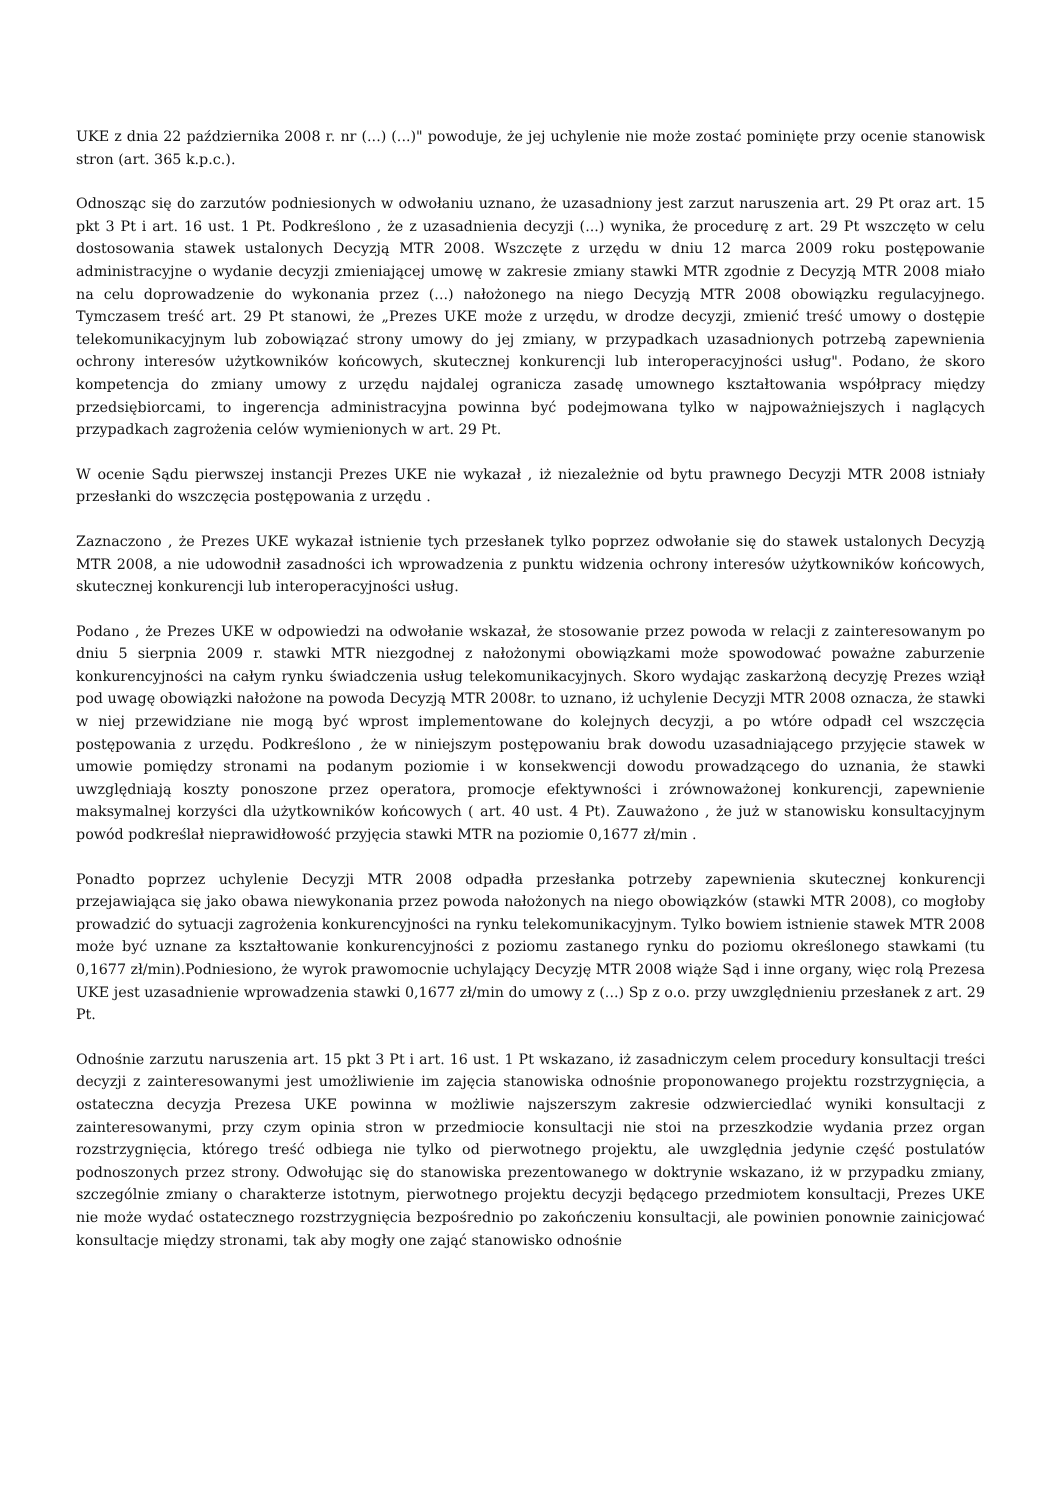UKE z dnia 22 października 2008 r. nr (...) (...)" powoduje, że jej uchylenie nie może zostać pominięte przy ocenie stanowisk stron (art. 365 k.p.c.).
Odnosząc się do zarzutów podniesionych w odwołaniu uznano, że uzasadniony jest zarzut naruszenia art. 29 Pt oraz art. 15 pkt 3 Pt i art. 16 ust. 1 Pt. Podkreślono , że z uzasadnienia decyzji (...) wynika, że procedurę z art. 29 Pt wszczęto w celu dostosowania stawek ustalonych Decyzją MTR 2008. Wszczęte z urzędu w dniu 12 marca 2009 roku postępowanie administracyjne o wydanie decyzji zmieniającej umowę w zakresie zmiany stawki MTR zgodnie z Decyzją MTR 2008 miało na celu doprowadzenie do wykonania przez (...) nałożonego na niego Decyzją MTR 2008 obowiązku regulacyjnego. Tymczasem treść art. 29 Pt stanowi, że „Prezes UKE może z urzędu, w drodze decyzji, zmienić treść umowy o dostępie telekomunikacyjnym lub zobowiązać strony umowy do jej zmiany, w przypadkach uzasadnionych potrzebą zapewnienia ochrony interesów użytkowników końcowych, skutecznej konkurencji lub interoperacyjności usług". Podano, że skoro kompetencja do zmiany umowy z urzędu najdalej ogranicza zasadę umownego kształtowania współpracy między przedsiębiorcami, to ingerencja administracyjna powinna być podejmowana tylko w najpoważniejszych i naglących przypadkach zagrożenia celów wymienionych w art. 29 Pt.
W ocenie Sądu pierwszej instancji Prezes UKE nie wykazał , iż niezależnie od bytu prawnego Decyzji MTR 2008 istniały przesłanki do wszczęcia postępowania z urzędu .
Zaznaczono , że Prezes UKE wykazał istnienie tych przesłanek tylko poprzez odwołanie się do stawek ustalonych Decyzją MTR 2008, a nie udowodnił zasadności ich wprowadzenia z punktu widzenia ochrony interesów użytkowników końcowych, skutecznej konkurencji lub interoperacyjności usług.
Podano , że Prezes UKE w odpowiedzi na odwołanie wskazał, że stosowanie przez powoda w relacji z zainteresowanym po dniu 5 sierpnia 2009 r. stawki MTR niezgodnej z nałożonymi obowiązkami może spowodować poważne zaburzenie konkurencyjności na całym rynku świadczenia usług telekomunikacyjnych. Skoro wydając zaskarżoną decyzję Prezes wziął pod uwagę obowiązki nałożone na powoda Decyzją MTR 2008r. to uznano, iż uchylenie Decyzji MTR 2008 oznacza, że stawki w niej przewidziane nie mogą być wprost implementowane do kolejnych decyzji, a po wtóre odpadł cel wszczęcia postępowania z urzędu. Podkreślono , że w niniejszym postępowaniu brak dowodu uzasadniającego przyjęcie stawek w umowie pomiędzy stronami na podanym poziomie i w konsekwencji dowodu prowadzącego do uznania, że stawki uwzględniają koszty ponoszone przez operatora, promocje efektywności i zrównoważonej konkurencji, zapewnienie maksymalnej korzyści dla użytkowników końcowych ( art. 40 ust. 4 Pt). Zauważono , że już w stanowisku konsultacyjnym powód podkreślał nieprawidłowość przyjęcia stawki MTR na poziomie 0,1677 zł/min .
Ponadto poprzez uchylenie Decyzji MTR 2008 odpadła przesłanka potrzeby zapewnienia skutecznej konkurencji przejawiająca się jako obawa niewykonania przez powoda nałożonych na niego obowiązków (stawki MTR 2008), co mogłoby prowadzić do sytuacji zagrożenia konkurencyjności na rynku telekomunikacyjnym. Tylko bowiem istnienie stawek MTR 2008 może być uznane za kształtowanie konkurencyjności z poziomu zastanego rynku do poziomu określonego stawkami (tu 0,1677 zł/min).Podniesiono, że wyrok prawomocnie uchylający Decyzję MTR 2008 wiąże Sąd i inne organy, więc rolą Prezesa UKE jest uzasadnienie wprowadzenia stawki 0,1677 zł/min do umowy z (...) Sp z o.o. przy uwzględnieniu przesłanek z art. 29 Pt.
Odnośnie zarzutu naruszenia art. 15 pkt 3 Pt i art. 16 ust. 1 Pt wskazano, iż zasadniczym celem procedury konsultacji treści decyzji z zainteresowanymi jest umożliwienie im zajęcia stanowiska odnośnie proponowanego projektu rozstrzygnięcia, a ostateczna decyzja Prezesa UKE powinna w możliwie najszerszym zakresie odzwierciedlać wyniki konsultacji z zainteresowanymi, przy czym opinia stron w przedmiocie konsultacji nie stoi na przeszkodzie wydania przez organ rozstrzygnięcia, którego treść odbiega nie tylko od pierwotnego projektu, ale uwzględnia jedynie część postulatów podnoszonych przez strony. Odwołując się do stanowiska prezentowanego w doktrynie wskazano, iż w przypadku zmiany, szczególnie zmiany o charakterze istotnym, pierwotnego projektu decyzji będącego przedmiotem konsultacji, Prezes UKE nie może wydać ostatecznego rozstrzygnięcia bezpośrednio po zakończeniu konsultacji, ale powinien ponownie zainicjować konsultacje między stronami, tak aby mogły one zająć stanowisko odnośnie